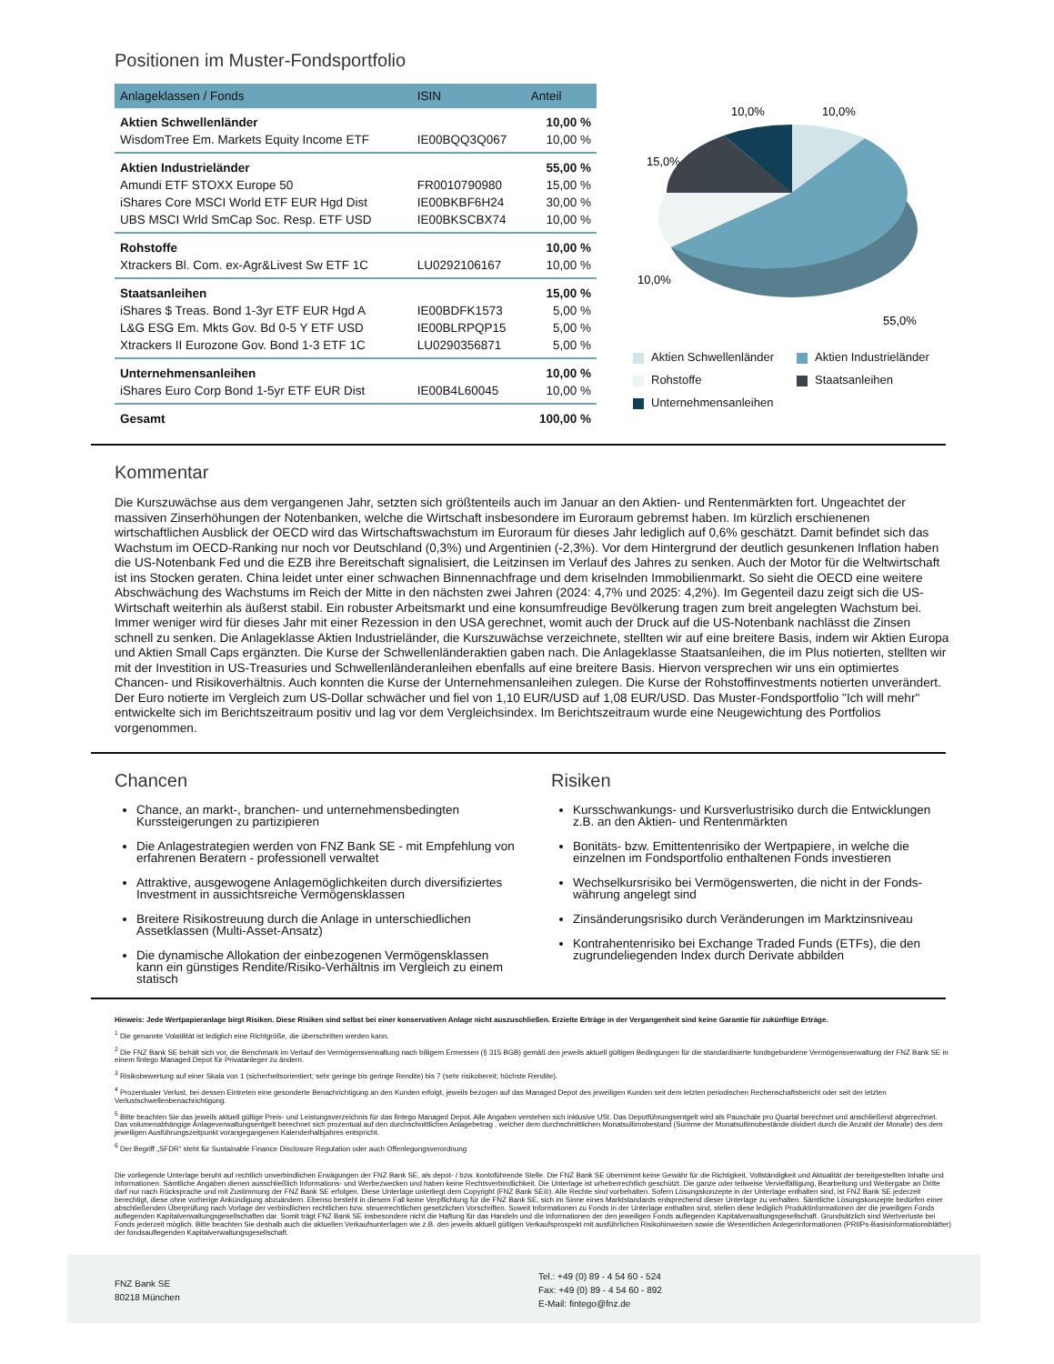Positionen im Muster-Fondsportfolio
| Anlageklassen / Fonds | ISIN | Anteil |
| --- | --- | --- |
| Aktien Schwellenländer | | 10,00 % |
| WisdomTree Em. Markets Equity Income ETF | IE00BQQ3Q067 | 10,00 % |
| Aktien Industrieländer | | 55,00 % |
| Amundi ETF STOXX Europe 50 | FR0010790980 | 15,00 % |
| iShares Core MSCI World ETF EUR Hgd Dist | IE00BKBF6H24 | 30,00 % |
| UBS MSCI Wrld SmCap Soc. Resp. ETF USD | IE00BKSCBX74 | 10,00 % |
| Rohstoffe | | 10,00 % |
| Xtrackers Bl. Com. ex-Agr&Livest Sw ETF 1C | LU0292106167 | 10,00 % |
| Staatsanleihen | | 15,00 % |
| iShares $ Treas. Bond 1-3yr ETF EUR Hgd A | IE00BDFK1573 | 5,00 % |
| L&G ESG Em. Mkts Gov. Bd 0-5 Y ETF USD | IE00BLRPQP15 | 5,00 % |
| Xtrackers II Eurozone Gov. Bond 1-3 ETF 1C | LU0290356871 | 5,00 % |
| Unternehmensanleihen | | 10,00 % |
| iShares Euro Corp Bond 1-5yr ETF EUR Dist | IE00B4L60045 | 10,00 % |
| Gesamt | | 100,00 % |
10,0%
10,0%
15,0%
10,0%
55,0%
Aktien Schwellenländer Aktien Industrieländer Rohstoffe Staatsanleihen Unternehmensanleihen
Kommentar
Die Kurszuwächse aus dem vergangenen Jahr, setzten sich größtenteils auch im Januar an den Aktien- und Rentenmärkten fort. Ungeachtet der massiven Zinserhöhungen der Notenbanken, welche die Wirtschaft insbesondere im Euroraum gebremst haben. Im kürzlich erschienenen wirtschaftlichen Ausblick der OECD wird das Wirtschaftswachstum im Euroraum für dieses Jahr lediglich auf 0,6% geschätzt. Damit befindet sich das Wachstum im OECD-Ranking nur noch vor Deutschland (0,3%) und Argentinien (-2,3%). Vor dem Hintergrund der deutlich gesunkenen Inflation haben die US-Notenbank Fed und die EZB ihre Bereitschaft signalisiert, die Leitzinsen im Verlauf des Jahres zu senken. Auch der Motor für die Weltwirtschaft ist ins Stocken geraten. China leidet unter einer schwachen Binnennachfrage und dem kriselnden Immobilienmarkt. So sieht die OECD eine weitere Abschwächung des Wachstums im Reich der Mitte in den nächsten zwei Jahren (2024: 4,7% und 2025: 4,2%). Im Gegenteil dazu zeigt sich die US-Wirtschaft weiterhin als äußerst stabil. Ein robuster Arbeitsmarkt und eine konsumfreudige Bevölkerung tragen zum breit angelegten Wachstum bei. Immer weniger wird für dieses Jahr mit einer Rezession in den USA gerechnet, womit auch der Druck auf die US-Notenbank nachlässt die Zinsen schnell zu senken. Die Anlageklasse Aktien Industrieländer, die Kurszuwächse verzeichnete, stellten wir auf eine breitere Basis, indem wir Aktien Europa und Aktien Small Caps ergänzten. Die Kurse der Schwellenländeraktien gaben nach. Die Anlageklasse Staatsanleihen, die im Plus notierten, stellten wir mit der Investition in US-Treasuries und Schwellenländeranleihen ebenfalls auf eine breitere Basis. Hiervon versprechen wir uns ein optimiertes Chancen- und Risikoverhältnis. Auch konnten die Kurse der Unternehmensanleihen zulegen. Die Kurse der Rohstoffinvestments notierten unverändert. Der Euro notierte im Vergleich zum US-Dollar schwächer und fiel von 1,10 EUR/USD auf 1,08 EUR/USD. Das Muster-Fondsportfolio "Ich will mehr" entwickelte sich im Berichtszeitraum positiv und lag vor dem Vergleichsindex. Im Berichtszeitraum wurde eine Neugewichtung des Portfolios vorgenommen.
Chancen
Chance, an markt-, branchen- und unternehmensbedingten Kurssteigerungen zu partizipieren
Die Anlagestrategien werden von FNZ Bank SE - mit Empfehlung von erfahrenen Beratern - professionell verwaltet
Attraktive, ausgewogene Anlagemöglichkeiten durch diversifiziertes Investment in aussichtsreiche Vermögensklassen
Breitere Risikostreuung durch die Anlage in unterschiedlichen Assetklassen (Multi-Asset-Ansatz)
Die dynamische Allokation der einbezogenen Vermögensklassen kann ein günstiges Rendite/Risiko-Verhältnis im Vergleich zu einem statisch
Risiken
Kursschwankungs- und Kursverlustrisiko durch die Entwicklungen z.B. an den Aktien- und Rentenmärkten
Bonitäts- bzw. Emittentenrisiko der Wertpapiere, in welche die einzelnen im Fondsportfolio enthaltenen Fonds investieren
Wechselkursrisiko bei Vermögenswerten, die nicht in der Fonds- währung angelegt sind
Zinsänderungsrisiko durch Veränderungen im Marktzinsniveau
Kontrahentenrisiko bei Exchange Traded Funds (ETFs), die den zugrundeliegenden Index durch Derivate abbilden
Hinweis: Jede Wertpapieranlage birgt Risiken. Diese Risiken sind selbst bei einer konservativen Anlage nicht auszuschließen. Erzielte Erträge in der Vergangenheit sind keine Garantie für zukünftige Erträge.
<sup>1</sup> Die genannte Volatilität ist lediglich eine Richtgröße, die überschritten werden kann.
<sup>2</sup> Die FNZ Bank SE behält sich vor, die Benchmark im Verlauf der Vermögensverwaltung nach billigem Ermessen (§ 315 BGB) gemäß den jeweils aktuell gültigen Bedingungen für die standardisierte fondsgebundene Vermögensverwaltung der FNZ Bank SE in einem fintego Managed Depot für Privatanleger zu ändern.
<sup>3</sup> Risikobewertung auf einer Skala von 1 (sicherheitsorientiert; sehr geringe bis geringe Rendite) bis 7 (sehr risikobereit; höchste Rendite).
<sup>4</sup> Prozentualer Verlust, bei dessen Eintreten eine gesonderte Benachrichtigung an den Kunden erfolgt, jeweils bezogen auf das Managed Depot des jeweiligen Kunden seit dem letzten periodischen Rechenschaftsbericht oder seit der letzten Verlustschwellenbenachrichtigung.
<sup>5</sup> Bitte beachten Sie das jeweils aktuell gültige Preis- und Leistungsverzeichnis für das fintego Managed Depot. Alle Angaben verstehen sich inklusive USt. Das Depotführungsentgelt wird als Pauschale pro Quartal berechnet und anschließend abgerechnet. Das volumenabhängige Anlageverwaltungsentgelt berechnet sich prozentual auf den durchschnittlichen Anlagebetrag , welcher dem durchschnittlichen Monatsultimobestand (Summe der Monatsultimobestände dividiert durch die Anzahl der Monate) des dem jeweiligen Ausführungszeitpunkt vorangegangenen Kalenderhalbjahres entspricht.
<sup>6</sup> Der Begriff „SFDR“ steht für Sustainable Finance Disclosure Regulation oder auch Offenlegungsverordnung
Die vorliegende Unterlage beruht auf rechtlich unverbindlichen Erwägungen der FNZ Bank SE, als depot- / bzw. kontoführende Stelle. Die FNZ Bank SE übernimmt keine Gewähr für die Richtigkeit, Vollständigkeit und Aktualität der bereitgestellten Inhalte und Informationen. Sämtliche Angaben dienen ausschließlich Informations- und Werbezwecken und haben keine Rechtsverbindlichkeit. Die Unterlage ist urheberrechtlich geschützt. Die ganze oder teilweise Vervielfältigung, Bearbeitung und Weitergabe an Dritte darf nur nach Rücksprache und mit Zustimmung der FNZ Bank SE erfolgen. Diese Unterlage unterliegt dem Copyright (FNZ Bank SE®). Alle Rechte sind vorbehalten. Sofern Lösungskonzepte in der Unterlage enthalten sind, ist FNZ Bank SE jederzeit berechtigt, diese ohne vorherige Ankündigung abzuändern. Ebenso besteht in diesem Fall keine Verpflichtung für die FNZ Bank SE, sich im Sinne eines Marktstandards entsprechend dieser Unterlage zu verhalten. Sämtliche Lösungskonzepte bedürfen einer abschließenden Überprüfung nach Vorlage der verbindlichen rechtlichen bzw. steuerrechtlichen gesetzlichen Vorschriften. Soweit Informationen zu Fonds in der Unterlage enthalten sind, stellen diese lediglich Produktinformationen der die jeweiligen Fonds auflegenden Kapitalverwaltungsgesellschaften dar. Somit trägt FNZ Bank SE insbesondere nicht die Haftung für das Handeln und die Informationen der den jeweiligen Fonds auflegenden Kapitalverwaltungsgesellschaft. Grundsätzlich sind Wertverluste bei Fonds jederzeit möglich. Bitte beachten Sie deshalb auch die aktuellen Verkaufsunterlagen wie z.B. den jeweils aktuell gültigen Verkaufsprospekt mit ausführlichen Risikohinweisen sowie die Wesentlichen Anlegerinformationen (PRIIPs-Basisinformationsblätter) der fondsauflegenden Kapitalverwaltungsgesellschaft.
FNZ Bank SE
80218 München
Tel.: +49 (0) 89 - 4 54 60 - 524
Fax: +49 (0) 89 - 4 54 60 - 892
E-Mail: fintego@fnz.de